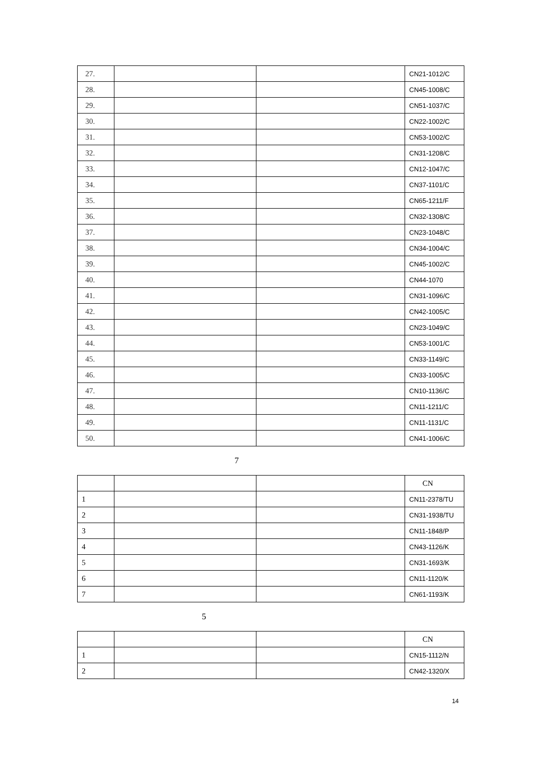| 27. | | | CN21-1012/C |
| 28. | | | CN45-1008/C |
| 29. | | | CN51-1037/C |
| 30. | | | CN22-1002/C |
| 31. | | | CN53-1002/C |
| 32. | | | CN31-1208/C |
| 33. | | | CN12-1047/C |
| 34. | | | CN37-1101/C |
| 35. | | | CN65-1211/F |
| 36. | | | CN32-1308/C |
| 37. | | | CN23-1048/C |
| 38. | | | CN34-1004/C |
| 39. | | | CN45-1002/C |
| 40. | | | CN44-1070 |
| 41. | | | CN31-1096/C |
| 42. | | | CN42-1005/C |
| 43. | | | CN23-1049/C |
| 44. | | | CN53-1001/C |
| 45. | | | CN33-1149/C |
| 46. | | | CN33-1005/C |
| 47. | | | CN10-1136/C |
| 48. | | | CN11-1211/C |
| 49. | | | CN11-1131/C |
| 50. | | | CN41-1006/C |
7
| | | | CN |
| 1 | | | CN11-2378/TU |
| 2 | | | CN31-1938/TU |
| 3 | | | CN11-1848/P |
| 4 | | | CN43-1126/K |
| 5 | | | CN31-1693/K |
| 6 | | | CN11-1120/K |
| 7 | | | CN61-1193/K |
5
| | | | CN |
| 1 | | | CN15-1112/N |
| 2 | | | CN42-1320/X |
14